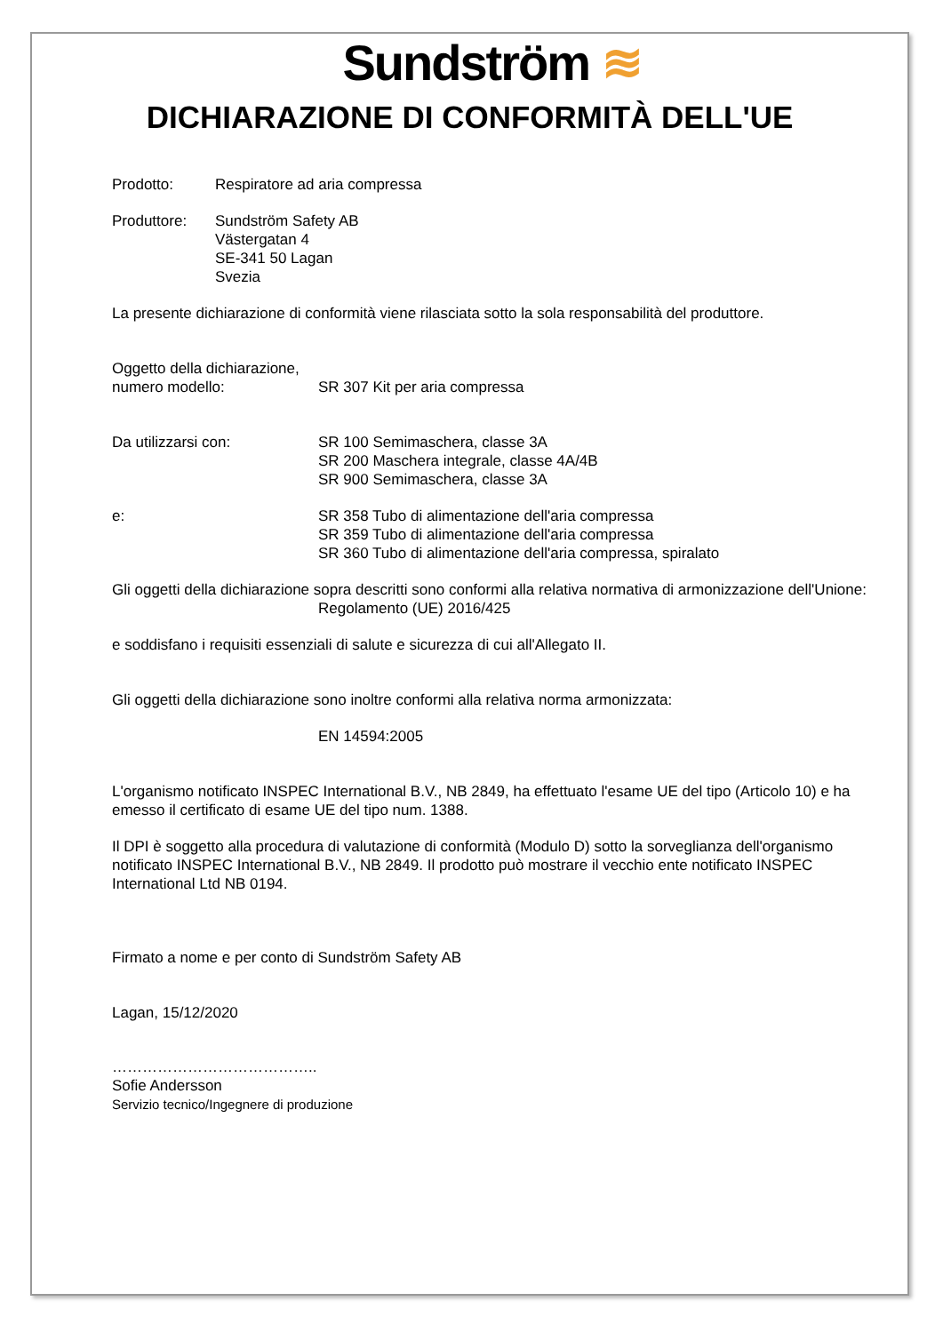Sundström ≋
DICHIARAZIONE DI CONFORMITÀ DELL'UE
Prodotto: Respiratore ad aria compressa
Produttore: Sundström Safety AB
Västergatan 4
SE-341 50 Lagan
Svezia
La presente dichiarazione di conformità viene rilasciata sotto la sola responsabilità del produttore.
Oggetto della dichiarazione,
numero modello:
SR 307 Kit per aria compressa
Da utilizzarsi con: SR 100 Semimaschera, classe 3A
SR 200 Maschera integrale, classe 4A/4B
SR 900 Semimaschera, classe 3A
e: SR 358 Tubo di alimentazione dell'aria compressa
SR 359 Tubo di alimentazione dell'aria compressa
SR 360 Tubo di alimentazione dell'aria compressa, spiralato
Gli oggetti della dichiarazione sopra descritti sono conformi alla relativa normativa di armonizzazione dell'Unione:
Regolamento (UE) 2016/425
e soddisfano i requisiti essenziali di salute e sicurezza di cui all'Allegato II.
Gli oggetti della dichiarazione sono inoltre conformi alla relativa norma armonizzata:
EN 14594:2005
L'organismo notificato INSPEC International B.V., NB 2849, ha effettuato l'esame UE del tipo (Articolo 10) e ha emesso il certificato di esame UE del tipo num. 1388.
Il DPI è soggetto alla procedura di valutazione di conformità (Modulo D) sotto la sorveglianza dell'organismo notificato INSPEC International B.V., NB 2849. Il prodotto può mostrare il vecchio ente notificato INSPEC International Ltd NB 0194.
Firmato a nome e per conto di Sundström Safety AB
Lagan, 15/12/2020
…………………………………..
Sofie Andersson
Servizio tecnico/Ingegnere di produzione